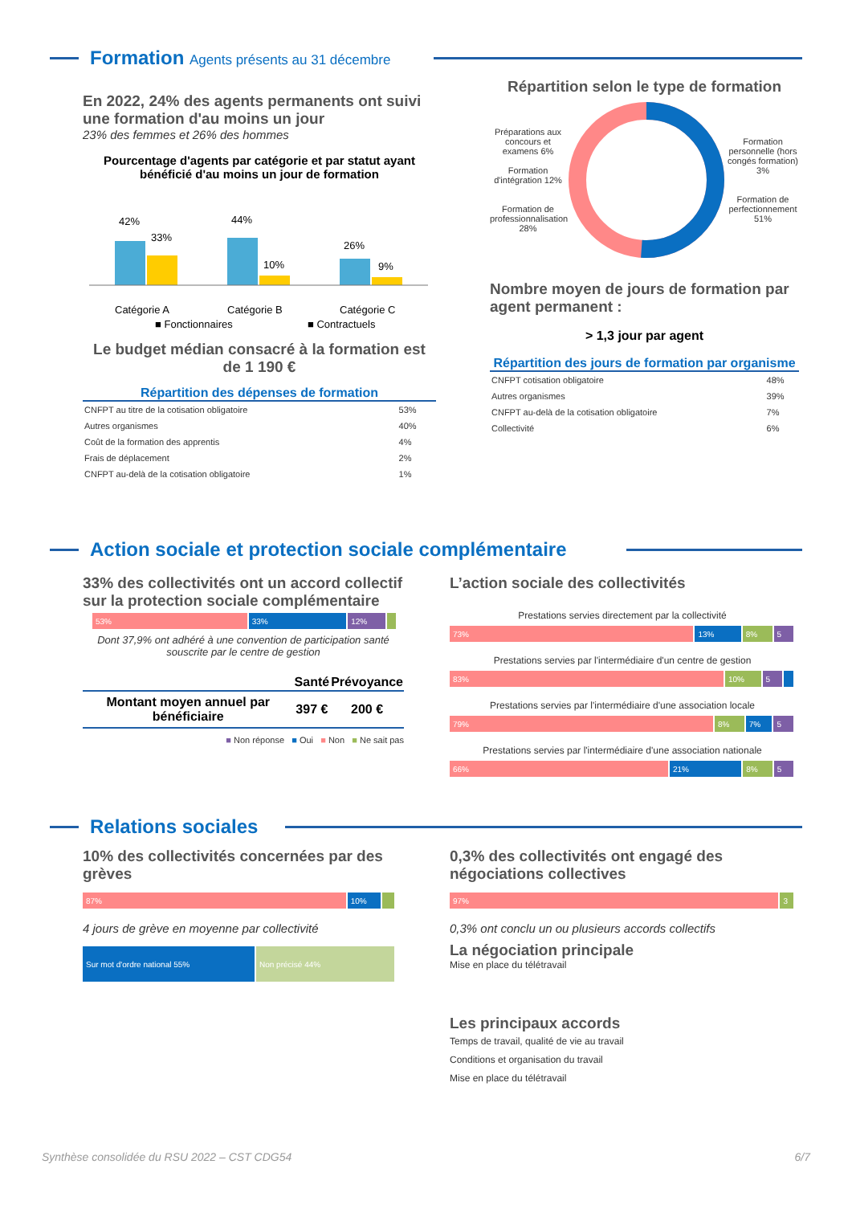Formation Agents présents au 31 décembre
En 2022, 24% des agents permanents ont suivi une formation d'au moins un jour
23% des femmes et 26% des hommes
Pourcentage d'agents par catégorie et par statut ayant bénéficié d'au moins un jour de formation
42%
33%
44%
10%
26%
9%
Catégorie A
Catégorie B
Catégorie C
■ Fonctionnaires
■ Contractuels
Le budget médian consacré à la formation est de 1 190 €
Répartition des dépenses de formation
| CNFPT au titre de la cotisation obligatoire | 53% |
| Autres organismes | 40% |
| Coût de la formation des apprentis | 4% |
| Frais de déplacement | 2% |
| CNFPT au-delà de la cotisation obligatoire | 1% |
Répartition selon le type de formation
Préparations aux concours et examens 6%
Formation d'intégration 12%
Formation de professionnalisation 28%
Formation personnelle (hors congés formation) 3%
Formation de perfectionnement 51%
Nombre moyen de jours de formation par agent permanent :
> 1,3 jour par agent
Répartition des jours de formation par organisme
| CNFPT cotisation obligatoire | 48% |
| Autres organismes | 39% |
| CNFPT au-delà de la cotisation obligatoire | 7% |
| Collectivité | 6% |
Action sociale et protection sociale complémentaire
33% des collectivités ont un accord collectif sur la protection sociale complémentaire
53% 33% 12%
Dont 37,9% ont adhéré à une convention de participation santé souscrite par le centre de gestion
| | Santé | Prévoyance |
| --- | --- | --- |
| Montant moyen annuel par bénéficiaire | 397 € | 200 € |
■ Non réponse ■ Oui ■ Non ■ Ne sait pas
L’action sociale des collectivités
Prestations servies directement par la collectivité
73% 13% 8% 5
Prestations servies par l'intermédiaire d'un centre de gestion
83% 10% 5
Prestations servies par l'intermédiaire d'une association locale
79% 8% 7% 5
Prestations servies par l'intermédiaire d'une association nationale
66% 21% 8% 5
Relations sociales
10% des collectivités concernées par des grèves
87% 10%
4 jours de grève en moyenne par collectivité
Sur mot d'ordre national 55% Non précisé 44%
0,3% des collectivités ont engagé des négociations collectives
97% 3
0,3% ont conclu un ou plusieurs accords collectifs
La négociation principale
Mise en place du télétravail
Les principaux accords
Temps de travail, qualité de vie au travail
Conditions et organisation du travail
Mise en place du télétravail
Synthèse consolidée du RSU 2022 – CST CDG54 6/7